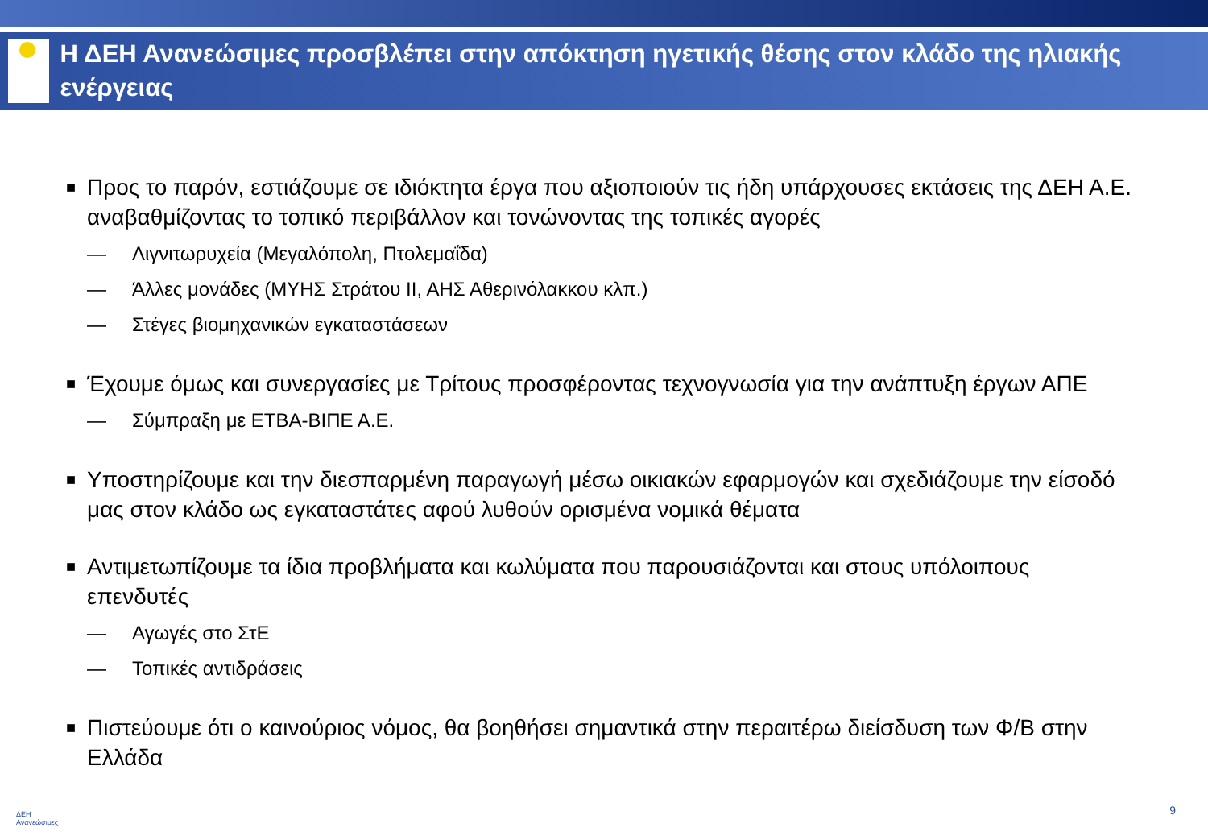Η ΔΕΗ Ανανεώσιμες προσβλέπει στην απόκτηση ηγετικής θέσης στον κλάδο της ηλιακής ενέργειας
■ Προς το παρόν, εστιάζουμε σε ιδιόκτητα έργα που αξιοποιούν τις ήδη υπάρχουσες εκτάσεις της ΔΕΗ Α.Ε. αναβαθμίζοντας το τοπικό περιβάλλον και τονώνοντας της τοπικές αγορές
— Λιγνιτωρυχεία (Μεγαλόπολη, Πτολεμαΐδα)
— Άλλες μονάδες (ΜΥΗΣ Στράτου ΙΙ, ΑΗΣ Αθερινόλακκου κλπ.)
— Στέγες βιομηχανικών εγκαταστάσεων
■ Έχουμε όμως και συνεργασίες με Τρίτους προσφέροντας τεχνογνωσία για την ανάπτυξη έργων ΑΠΕ
— Σύμπραξη με ΕΤΒΑ-ΒΙΠΕ Α.Ε.
■ Υποστηρίζουμε και την διεσπαρμένη παραγωγή μέσω οικιακών εφαρμογών και σχεδιάζουμε την είσοδό μας στον κλάδο ως εγκαταστάτες αφού λυθούν ορισμένα νομικά θέματα
■ Αντιμετωπίζουμε τα ίδια προβλήματα και κωλύματα που παρουσιάζονται και στους υπόλοιπους επενδυτές
— Αγωγές στο ΣτΕ
— Τοπικές αντιδράσεις
■ Πιστεύουμε ότι ο καινούριος νόμος, θα βοηθήσει σημαντικά στην περαιτέρω διείσδυση των Φ/Β στην Ελλάδα
ΔΕΗ
Ανανεώσιμες
9